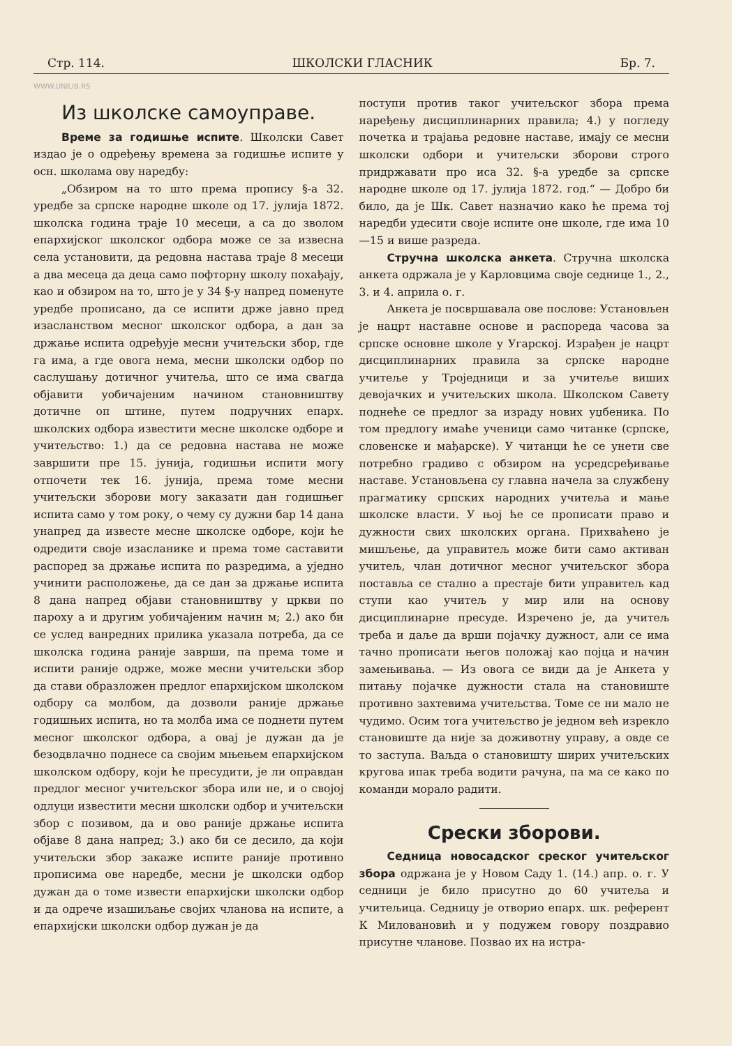Стр. 114. ШКОЛСКИ ГЛАСНИК Бр. 7.
WWW.UNILIB.RS
Из школске самоуправе.
Време за годишње испите. Школски Савет издао је о одређењу времена за годишње испите у осн. школама ову наредбу:
„Обзиром на то што према пропису §-а 32. уредбе за српске народне школе од 17. јулија 1872. школска година траје 10 месеци, а са до зволом епархијског школског одбора може се за извесна села установити, да редовна настава траје 8 месеци а два месеца да деца само пофторну школу похађају, као и обзиром на то, што је у 34 §-у напред поменуте уредбе прописано, да се испити држе јавно пред изасланством месног школског одбора, а дан за држање испита одређује месни учитељски збор, где га има, а где овога нема, месни школски одбор по саслушању дотичног учитеља, што се има свагда објавити уобичајеним начином становништву дотичне оп штине, путем подручних епарх. школских одбора известити месне школске одборе и учитељство: 1.) да се редовна настава не може завршити пре 15. јунија, годишњи испити могу отпочети тек 16. јунија, према томе месни учитељски зборови могу заказати дан годишњег испита само у том року, о чему су дужни бар 14 дана унапред да известе месне школске одборе, који ће одредити своје изасланике и према томе саставити распоред за држање испита по разредима, а уједно учинити расположење, да се дан за држање испита 8 дана напред објави становништву у цркви по пароху а и другим уобичајеним начин м; 2.) ако би се услед ванредних прилика указала потреба, да се школска година раније заврши, па према томе и испити раније одрже, може месни учитељски збор да стави образложен предлог епархијском школском одбору са молбом, да дозволи раније држање годишњих испита, но та молба има се поднети путем месног школског одбора, а овај је дужан да је безодвлачно поднесе са својим мњењем епархијском школском одбору, који ће пресудити, је ли оправдан предлог месног учитељског збора или не, и о својој одлуци известити месни школски одбор и учитељски збор с позивом, да и ово раније држање испита објаве 8 дана напред; 3.) ако би се десило, да који учитељски збор закаже испите раније противно прописима ове наредбе, месни је школски одбор дужан да о томе извести епархијски школски одбор и да одрече изашиљање својих чланова на испите, а епархијски школски одбор дужан је да
поступи против таког учитељског збора према наређењу дисциплинарних правила; 4.) у погледу почетка и трајања редовне наставе, имају се месни школски одбори и учитељски зборови строго придржавати про иса 32. §-а уредбе за српске народне школе од 17. јулија 1872. год.“ — Добро би било, да је Шк. Савет назначио како ће према тој наредби удесити своје испите оне школе, где има 10—15 и више разреда.
Стручна школска анкета. Стручна школска анкета одржала је у Карловцима своје седнице 1., 2., 3. и 4. априла о. г.
Анкета је посвршавала ове послове: Установљен је нацрт наставне основе и распореда часова за српске основне школе у Угарској. Израђен је нацрт дисциплинарних правила за српске народне учитеље у Троједници и за учитеље виших девојачких и учитељских школа. Школском Савету поднеће се предлог за израду нових уџбеника. По том предлогу имаће ученици само читанке (српске, словенске и мађарске). У читанци ће се унети све потребно градиво с обзиром на усредсређивање наставе. Установљена су главна начела за службену прагматику српских народних учитеља и мање школске власти. У њој ће се прописати право и дужности свих школских органа. Прихваћено је мишљење, да управитељ може бити само активан учитељ, члан дотичног месног учитељског збора поставља се стално а престаје бити управитељ кад ступи као учитељ у мир или на основу дисциплинарне пресуде. Изречено је, да учитељ треба и даље да врши појачку дужност, али се има тачно прописати његов положај као појца и начин замењивања. — Из овога се види да је Анкета у питању појачке дужности стала на становиште противно захтевима учитељства. Томе се ни мало не чудимо. Осим тога учитељство је једном већ изрекло становиште да није за доживотну управу, а овде се то заступа. Ваљда о становишту ширих учитељских кругова ипак треба водити рачуна, па ма се како по команди морало радити.
Срески зборови.
Седница новосадског среског учитељског збора одржана је у Новом Саду 1. (14.) апр. о. г. У седници је било присутно до 60 учитеља и учитељица. Седницу је отворио епарх. шк. референт К Миловановић и у подужем говору поздравио присутне чланове. Позвао их на истра-